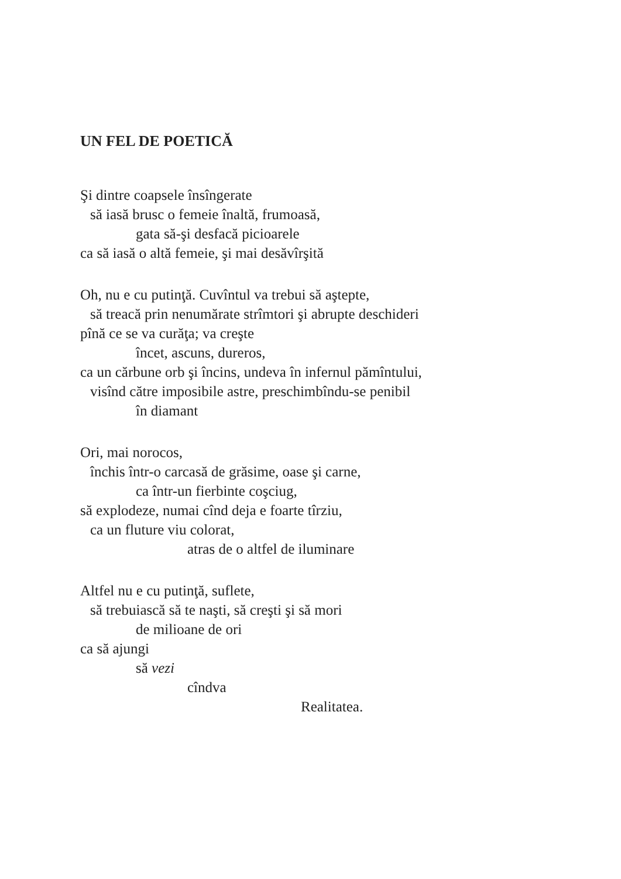UN FEL DE POETICĂ
Şi dintre coapsele însîngerate
să iasă brusc o femeie înaltă, frumoasă,
gata să-şi desfacă picioarele
ca să iasă o altă femeie, şi mai desăvîrşită
Oh, nu e cu putinţă. Cuvîntul va trebui să aştepte,
să treacă prin nenumărate strîmtori şi abrupte deschideri
pînă ce se va curăţa; va creşte
încet, ascuns, dureros,
ca un cărbune orb şi încins, undeva în infernul pămîntului,
visînd către imposibile astre, preschimbîndu-se penibil
în diamant
Ori, mai norocos,
închis într-o carcasă de grăsime, oase şi carne,
ca într-un fierbinte coşciug,
să explodeze, numai cînd deja e foarte tîrziu,
ca un fluture viu colorat,
atras de o altfel de iluminare
Altfel nu e cu putinţă, suflete,
să trebuiască să te naşti, să creşti şi să mori
de milioane de ori
ca să ajungi
să vezi
cîndva
Realitatea.